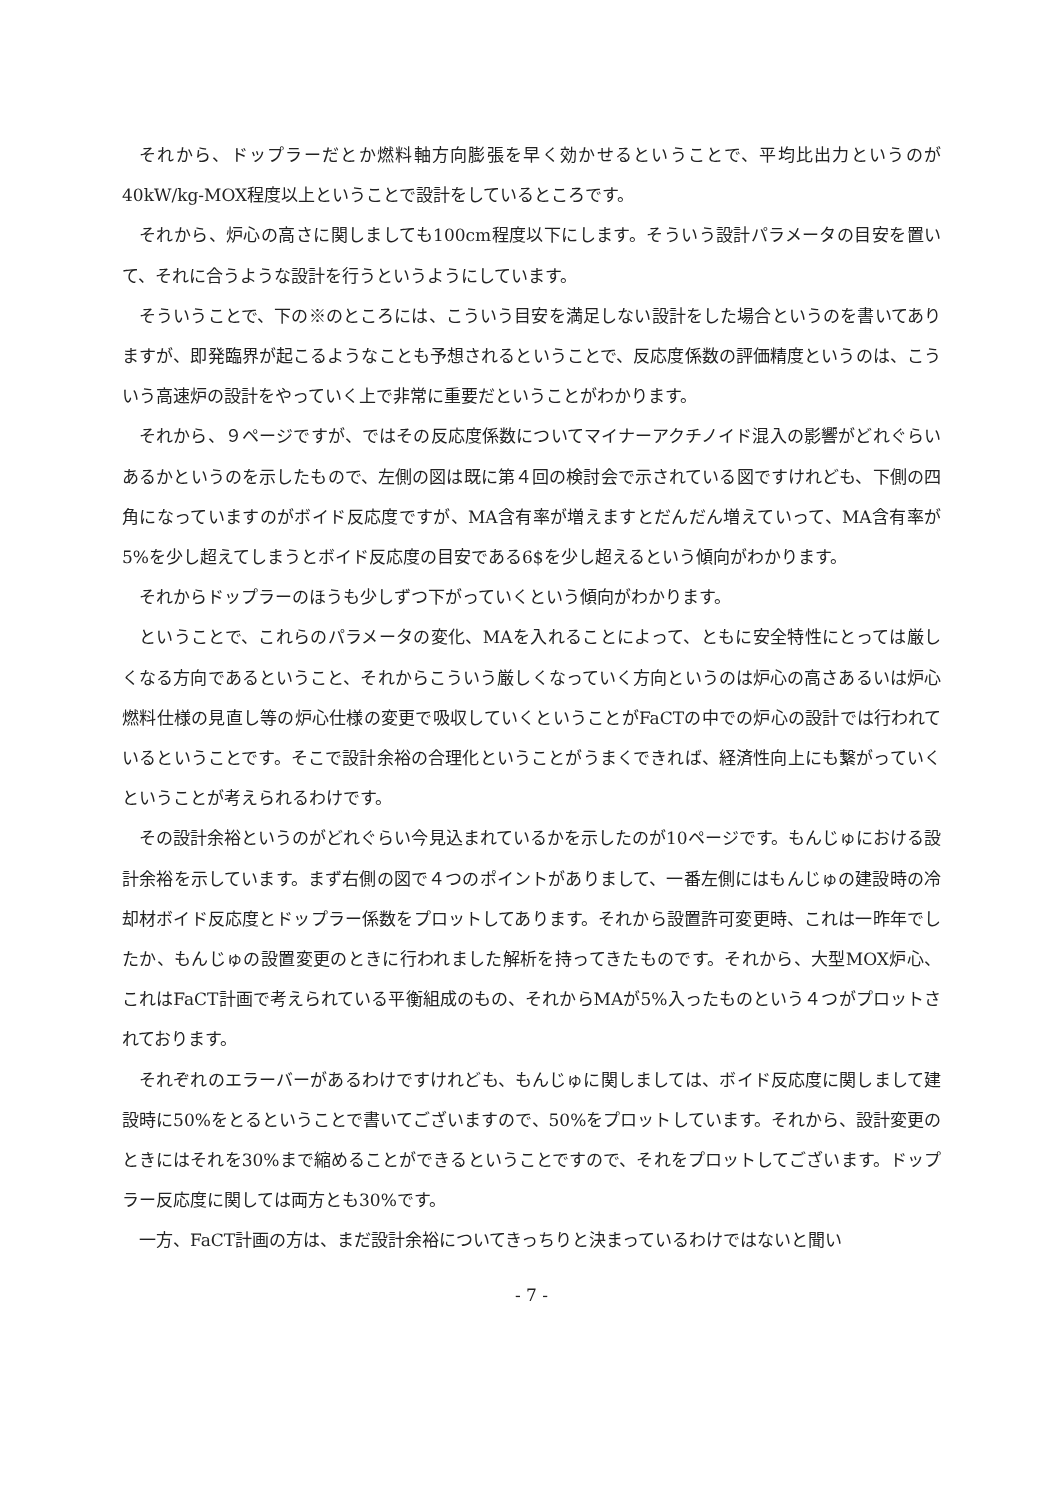それから、ドップラーだとか燃料軸方向膨張を早く効かせるということで、平均比出力というのが40kW/kg-MOX程度以上ということで設計をしているところです。
それから、炉心の高さに関しましても100cm程度以下にします。そういう設計パラメータの目安を置いて、それに合うような設計を行うというようにしています。
そういうことで、下の※のところには、こういう目安を満足しない設計をした場合というのを書いてありますが、即発臨界が起こるようなことも予想されるということで、反応度係数の評価精度というのは、こういう高速炉の設計をやっていく上で非常に重要だということがわかります。
それから、９ページですが、ではその反応度係数についてマイナーアクチノイド混入の影響がどれぐらいあるかというのを示したもので、左側の図は既に第４回の検討会で示されている図ですけれども、下側の四角になっていますのがボイド反応度ですが、MA含有率が増えますとだんだん増えていって、MA含有率が5%を少し超えてしまうとボイド反応度の目安である6$を少し超えるという傾向がわかります。
それからドップラーのほうも少しずつ下がっていくという傾向がわかります。
ということで、これらのパラメータの変化、MAを入れることによって、ともに安全特性にとっては厳しくなる方向であるということ、それからこういう厳しくなっていく方向というのは炉心の高さあるいは炉心燃料仕様の見直し等の炉心仕様の変更で吸収していくということがFaCTの中での炉心の設計では行われているということです。そこで設計余裕の合理化ということがうまくできれば、経済性向上にも繋がっていくということが考えられるわけです。
その設計余裕というのがどれぐらい今見込まれているかを示したのが10ページです。もんじゅにおける設計余裕を示しています。まず右側の図で４つのポイントがありまして、一番左側にはもんじゅの建設時の冷却材ボイド反応度とドップラー係数をプロットしてあります。それから設置許可変更時、これは一昨年でしたか、もんじゅの設置変更のときに行われました解析を持ってきたものです。それから、大型MOX炉心、これはFaCT計画で考えられている平衡組成のもの、それからMAが5%入ったものという４つがプロットされております。
それぞれのエラーバーがあるわけですけれども、もんじゅに関しましては、ボイド反応度に関しまして建設時に50%をとるということで書いてございますので、50%をプロットしています。それから、設計変更のときにはそれを30%まで縮めることができるということですので、それをプロットしてございます。ドップラー反応度に関しては両方とも30%です。
一方、FaCT計画の方は、まだ設計余裕についてきっちりと決まっているわけではないと聞い
- 7 -